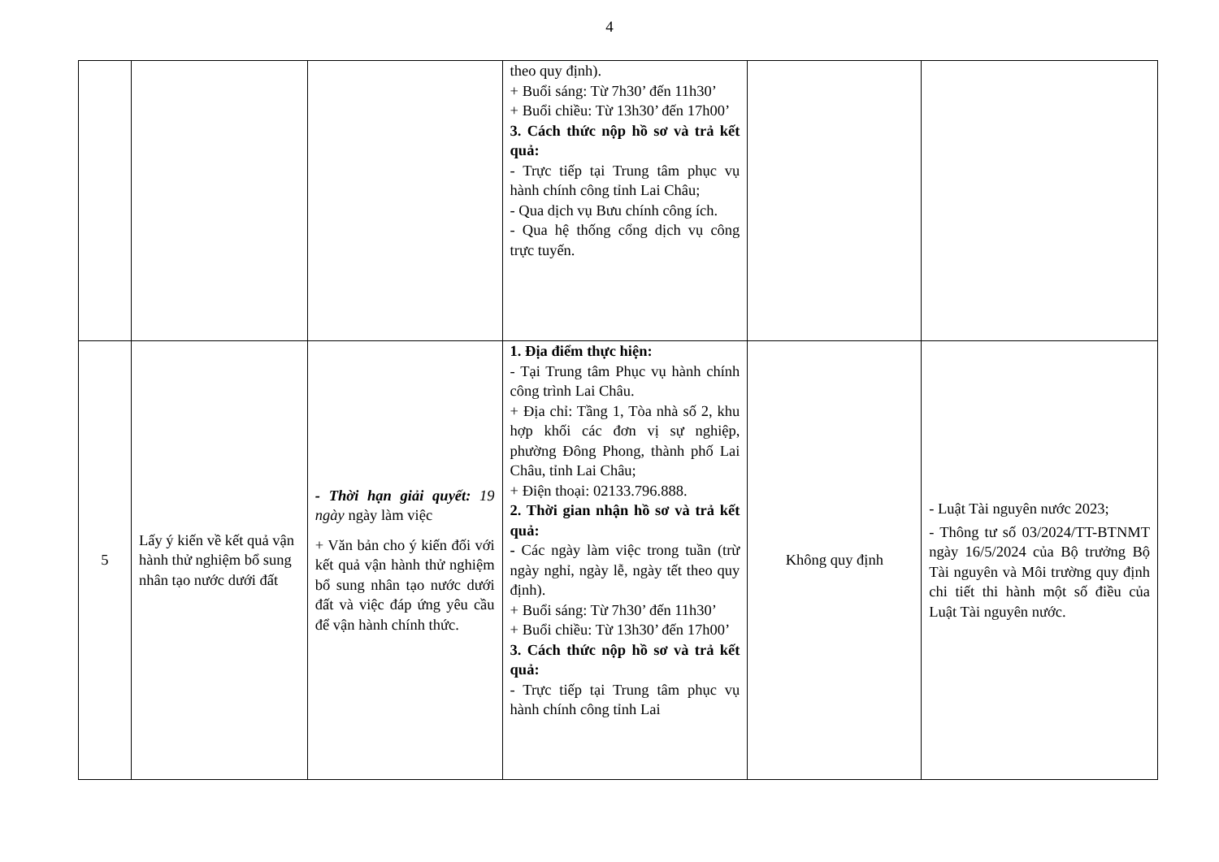4
| | | | theo quy định). + Buổi sáng: Từ 7h30’ đến 11h30’ + Buổi chiều: Từ 13h30’ đến 17h00’ 3. Cách thức nộp hồ sơ và trả kết quả: - Trực tiếp tại Trung tâm phục vụ hành chính công tỉnh Lai Châu; - Qua dịch vụ Bưu chính công ích. - Qua hệ thống cổng dịch vụ công trực tuyến. | | |
| 5 | Lấy ý kiến về kết quả vận hành thử nghiệm bổ sung nhân tạo nước dưới đất | - Thời hạn giải quyết: 19 ngày ngày làm việc + Văn bản cho ý kiến đối với kết quả vận hành thử nghiệm bổ sung nhân tạo nước dưới đất và việc đáp ứng yêu cầu để vận hành chính thức. | 1. Địa điểm thực hiện: - Tại Trung tâm Phục vụ hành chính công trình Lai Châu. + Địa chỉ: Tầng 1, Tòa nhà số 2, khu hợp khối các đơn vị sự nghiệp, phường Đông Phong, thành phố Lai Châu, tỉnh Lai Châu; + Điện thoại: 02133.796.888. 2. Thời gian nhận hồ sơ và trả kết quả: - Các ngày làm việc trong tuần (trừ ngày nghỉ, ngày lễ, ngày tết theo quy định). + Buổi sáng: Từ 7h30’ đến 11h30’ + Buổi chiều: Từ 13h30’ đến 17h00’ 3. Cách thức nộp hồ sơ và trả kết quả: - Trực tiếp tại Trung tâm phục vụ hành chính công tỉnh Lai | Không quy định | - Luật Tài nguyên nước 2023; - Thông tư số 03/2024/TT-BTNMT ngày 16/5/2024 của Bộ trưởng Bộ Tài nguyên và Môi trường quy định chi tiết thi hành một số điều của Luật Tài nguyên nước. |